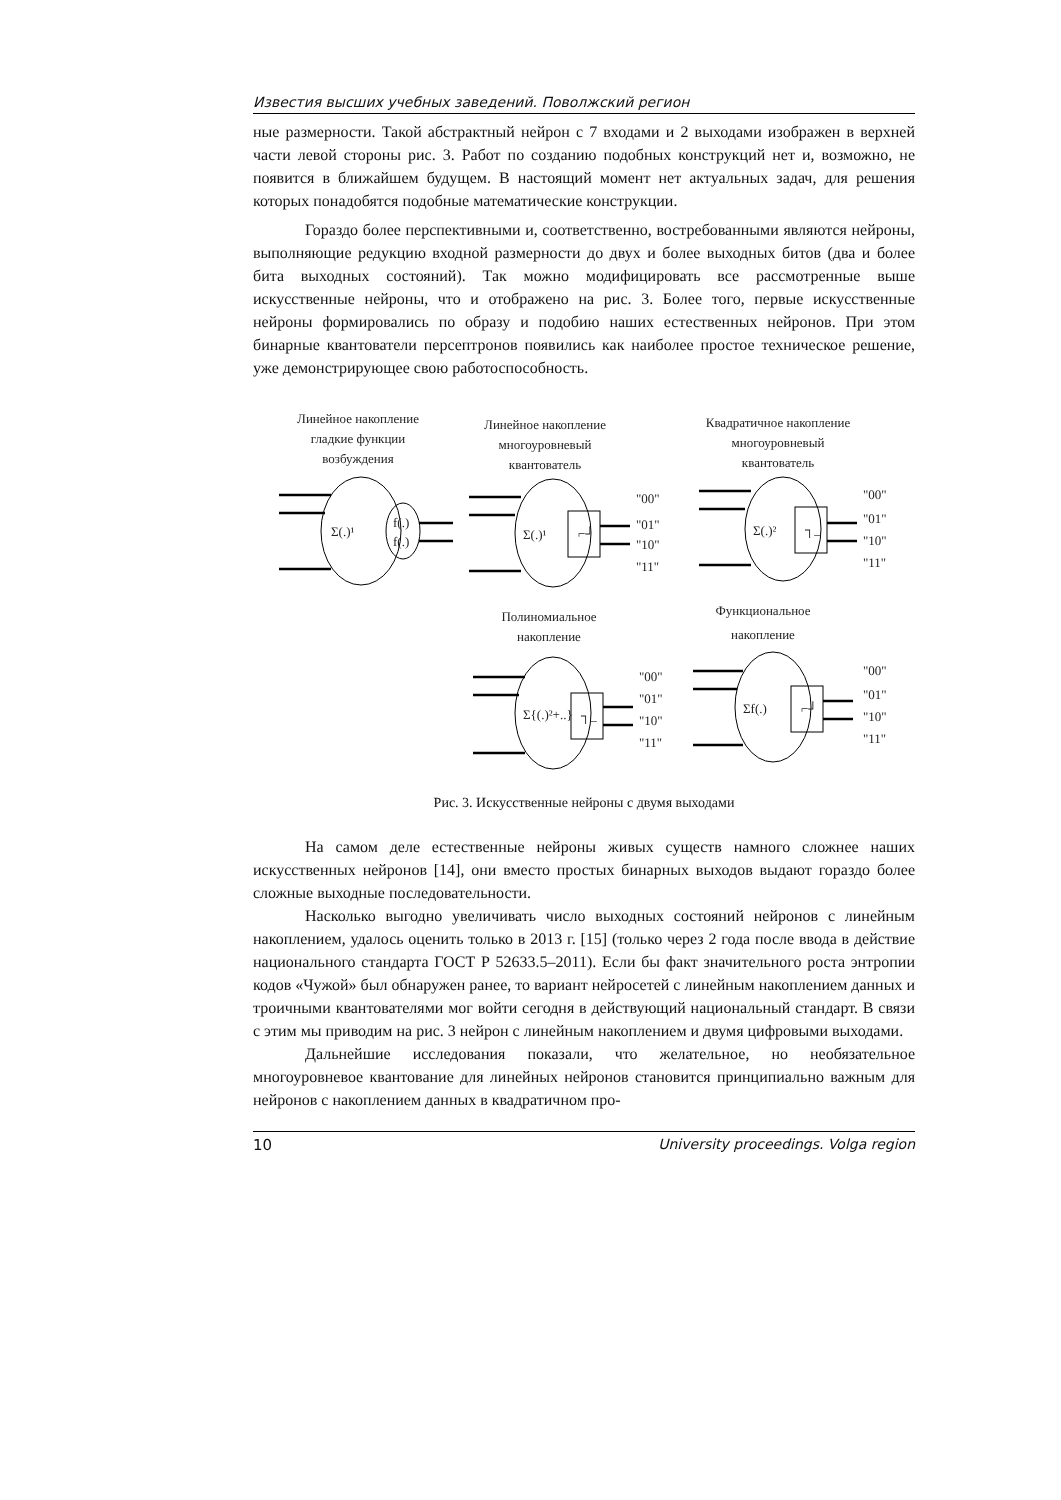Известия высших учебных заведений. Поволжский регион
ные размерности. Такой абстрактный нейрон с 7 входами и 2 выходами изображен в верхней части левой стороны рис. 3. Работ по созданию подобных конструкций нет и, возможно, не появится в ближайшем будущем. В настоящий момент нет актуальных задач, для решения которых понадобятся подобные математические конструкции.
Гораздо более перспективными и, соответственно, востребованными являются нейроны, выполняющие редукцию входной размерности до двух и более выходных битов (два и более бита выходных состояний). Так можно модифицировать все рассмотренные выше искусственные нейроны, что и отображено на рис. 3. Более того, первые искусственные нейроны формировались по образу и подобию наших естественных нейронов. При этом бинарные квантователи персептронов появились как наиболее простое техническое решение, уже демонстрирующее свою работоспособность.
Линейное накопление
гладкие функции
возбуждения
Линейное накопление
многоуровневый
квантователь
Квадратичное накопление
многоуровневый
квантователь
Полиномиальное
накопление
Функциональное
накопление
Σ(.)¹
f(.)
f(.)
Σ(.)¹
⌐┘
Σ(.)²
┐_
Σ{(.)²+..}
┐_
Σf(.)
⌐┘
"00"
"01"
"10"
"11"
"00"
"01"
"10"
"11"
"00"
"01"
"10"
"11"
"00"
"01"
"10"
"11"
Рис. 3. Искусственные нейроны с двумя выходами
На самом деле естественные нейроны живых существ намного сложнее наших искусственных нейронов [14], они вместо простых бинарных выходов выдают гораздо более сложные выходные последовательности.
Насколько выгодно увеличивать число выходных состояний нейронов с линейным накоплением, удалось оценить только в 2013 г. [15] (только через 2 года после ввода в действие национального стандарта ГОСТ Р 52633.5–2011). Если бы факт значительного роста энтропии кодов «Чужой» был обнаружен ранее, то вариант нейросетей с линейным накоплением данных и троичными квантователями мог войти сегодня в действующий национальный стандарт. В связи с этим мы приводим на рис. 3 нейрон с линейным накоплением и двумя цифровыми выходами.
Дальнейшие исследования показали, что желательное, но необязательное многоуровневое квантование для линейных нейронов становится принципиально важным для нейронов с накоплением данных в квадратичном про-
10 University proceedings. Volga region